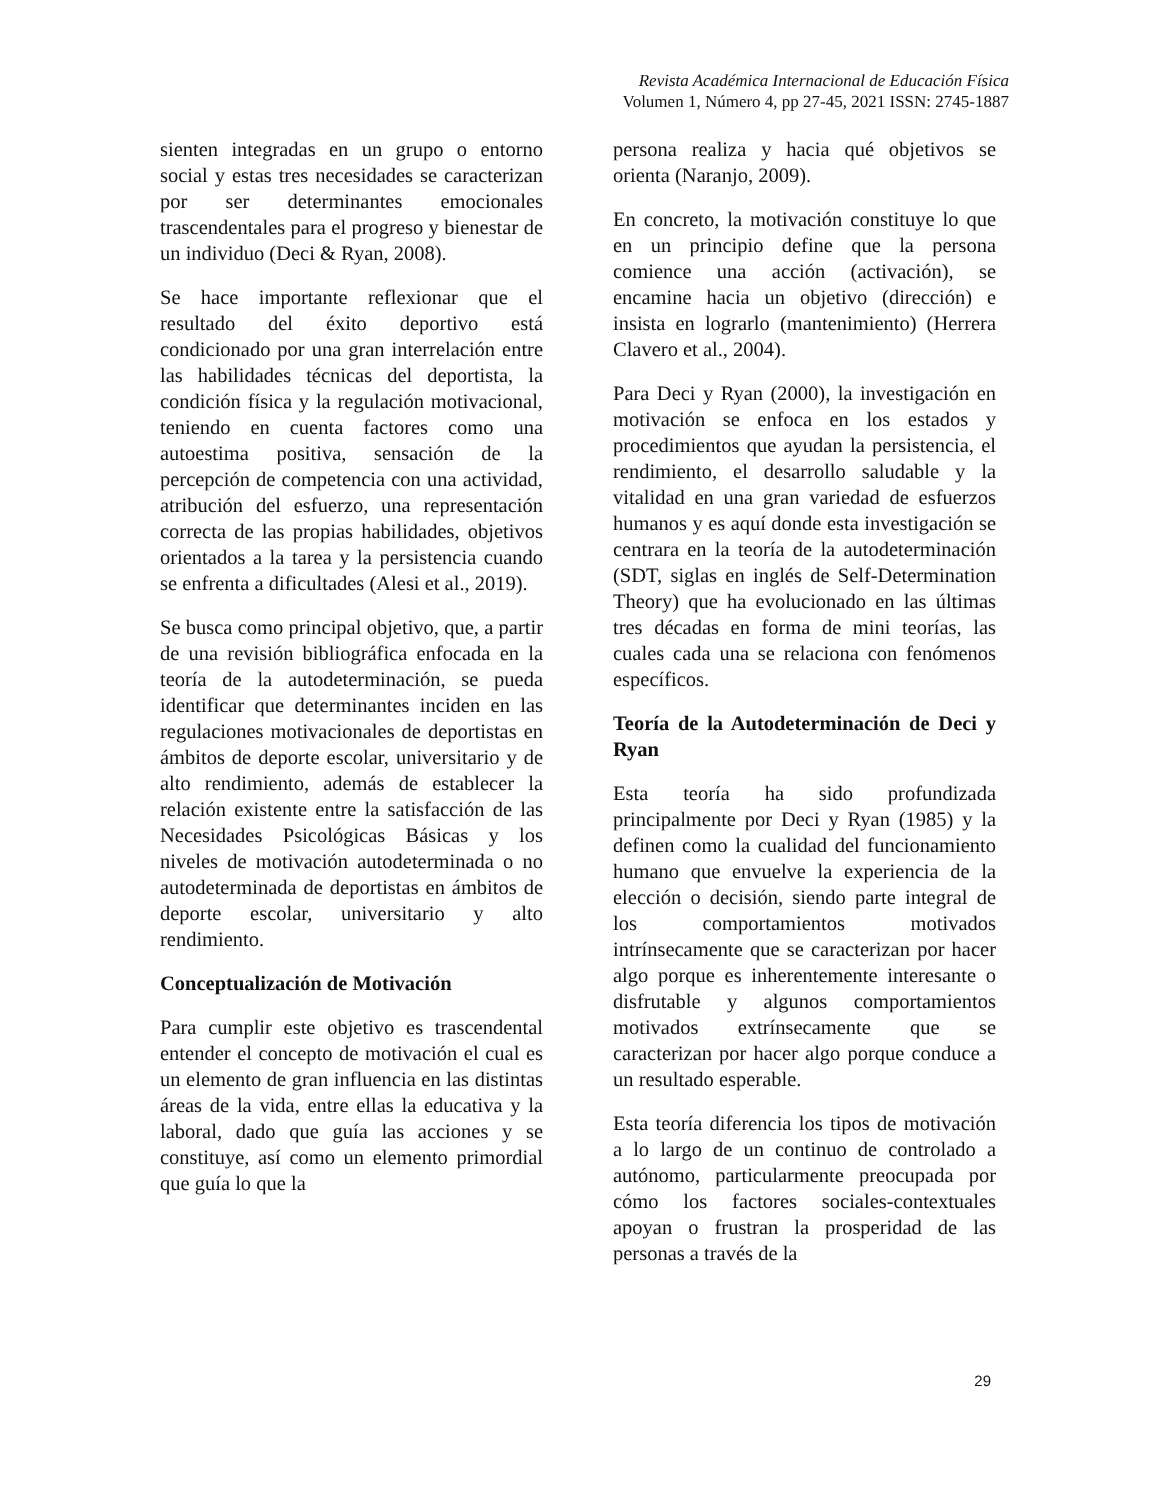Revista Académica Internacional de Educación Física
Volumen 1, Número 4, pp 27-45, 2021 ISSN: 2745-1887
sienten integradas en un grupo o entorno social y estas tres necesidades se caracterizan por ser determinantes emocionales trascendentales para el progreso y bienestar de un individuo (Deci & Ryan, 2008).
Se hace importante reflexionar que el resultado del éxito deportivo está condicionado por una gran interrelación entre las habilidades técnicas del deportista, la condición física y la regulación motivacional, teniendo en cuenta factores como una autoestima positiva, sensación de la percepción de competencia con una actividad, atribución del esfuerzo, una representación correcta de las propias habilidades, objetivos orientados a la tarea y la persistencia cuando se enfrenta a dificultades (Alesi et al., 2019).
Se busca como principal objetivo, que, a partir de una revisión bibliográfica enfocada en la teoría de la autodeterminación, se pueda identificar que determinantes inciden en las regulaciones motivacionales de deportistas en ámbitos de deporte escolar, universitario y de alto rendimiento, además de establecer la relación existente entre la satisfacción de las Necesidades Psicológicas Básicas y los niveles de motivación autodeterminada o no autodeterminada de deportistas en ámbitos de deporte escolar, universitario y alto rendimiento.
Conceptualización de Motivación
Para cumplir este objetivo es trascendental entender el concepto de motivación el cual es un elemento de gran influencia en las distintas áreas de la vida, entre ellas la educativa y la laboral, dado que guía las acciones y se constituye, así como un elemento primordial que guía lo que la
persona realiza y hacia qué objetivos se orienta (Naranjo, 2009).
En concreto, la motivación constituye lo que en un principio define que la persona comience una acción (activación), se encamine hacia un objetivo (dirección) e insista en lograrlo (mantenimiento) (Herrera Clavero et al., 2004).
Para Deci y Ryan (2000), la investigación en motivación se enfoca en los estados y procedimientos que ayudan la persistencia, el rendimiento, el desarrollo saludable y la vitalidad en una gran variedad de esfuerzos humanos y es aquí donde esta investigación se centrara en la teoría de la autodeterminación (SDT, siglas en inglés de Self-Determination Theory) que ha evolucionado en las últimas tres décadas en forma de mini teorías, las cuales cada una se relaciona con fenómenos específicos.
Teoría de la Autodeterminación de Deci y Ryan
Esta teoría ha sido profundizada principalmente por Deci y Ryan (1985) y la definen como la cualidad del funcionamiento humano que envuelve la experiencia de la elección o decisión, siendo parte integral de los comportamientos motivados intrínsecamente que se caracterizan por hacer algo porque es inherentemente interesante o disfrutable y algunos comportamientos motivados extrínsecamente que se caracterizan por hacer algo porque conduce a un resultado esperable.
Esta teoría diferencia los tipos de motivación a lo largo de un continuo de controlado a autónomo, particularmente preocupada por cómo los factores sociales-contextuales apoyan o frustran la prosperidad de las personas a través de la
29